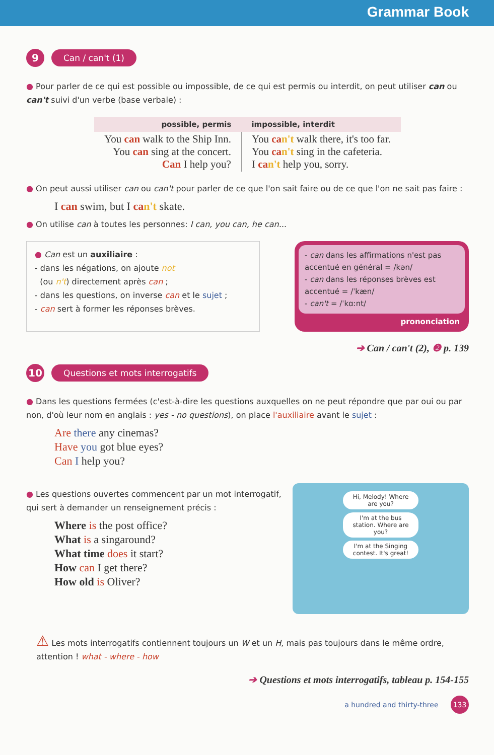Grammar Book
9
Can / can't (1)
● Pour parler de ce qui est possible ou impossible, de ce qui est permis ou interdit, on peut utiliser can ou can't suivi d'un verbe (base verbale) :
| possible, permis | impossible, interdit |
| --- | --- |
| You can walk to the Ship Inn. You can sing at the concert. Can I help you? | You ca n't walk there, it's too far. You ca n't sing in the cafeteria. I ca n't help you, sorry. |
● On peut aussi utiliser can ou can't pour parler de ce que l'on sait faire ou de ce que l'on ne sait pas faire :
I can swim, but I can't skate.
● On utilise can à toutes les personnes: I can, you can, he can...
● Can est un auxiliaire :
- dans les négations, on ajoute not
(ou n't) directement après can ;
- dans les questions, on inverse can et le sujet ;
- can sert à former les réponses brèves.
- can dans les affirmations n'est pas accentué en général = /kən/
- can dans les réponses brèves est accentué = /ˈkæn/
- can't = /ˈkɑːnt/
prononciation
➔ Can / can't (2), ❷ p. 139
10
Questions et mots interrogatifs
● Dans les questions fermées (c'est-à-dire les questions auxquelles on ne peut répondre que par oui ou par non, d'où leur nom en anglais : yes - no questions), on place l'auxiliaire avant le sujet :
Are there any cinemas?
Have you got blue eyes?
Can I help you?
● Les questions ouvertes commencent par un mot interrogatif,
qui sert à demander un renseignement précis :
Where is the post office?
What is a singaround?
What time does it start?
How can I get there?
How old is Oliver?
Hi, Melody! Where are you?
I'm at the bus station. Where are you?
I'm at the Singing contest. It's great!
⚠ Les mots interrogatifs contiennent toujours un W et un H, mais pas toujours dans le même ordre, attention ! what - where - how
➔ Questions et mots interrogatifs, tableau p. 154-155
a hundred and thirty-three 133